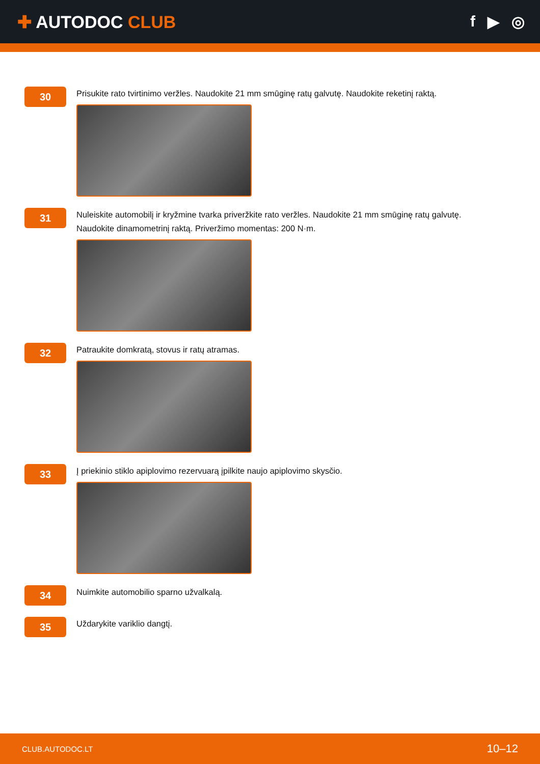✚ AUTODOC CLUB f ▶ ◎
30
Prisukite rato tvirtinimo veržles. Naudokite 21 mm smūginę ratų galvutę. Naudokite reketinį raktą.
31
Nuleiskite automobilį ir kryžmine tvarka priveržkite rato veržles. Naudokite 21 mm smūginę ratų galvutę.
Naudokite dinamometrinį raktą. Priveržimo momentas: 200 N·m.
32
Patraukite domkratą, stovus ir ratų atramas.
33
Į priekinio stiklo apiplovimo rezervuarą įpilkite naujo apiplovimo skysčio.
34
Nuimkite automobilio sparno užvalkalą.
35
Uždarykite variklio dangtį.
CLUB.AUTODOC.LT 10–12